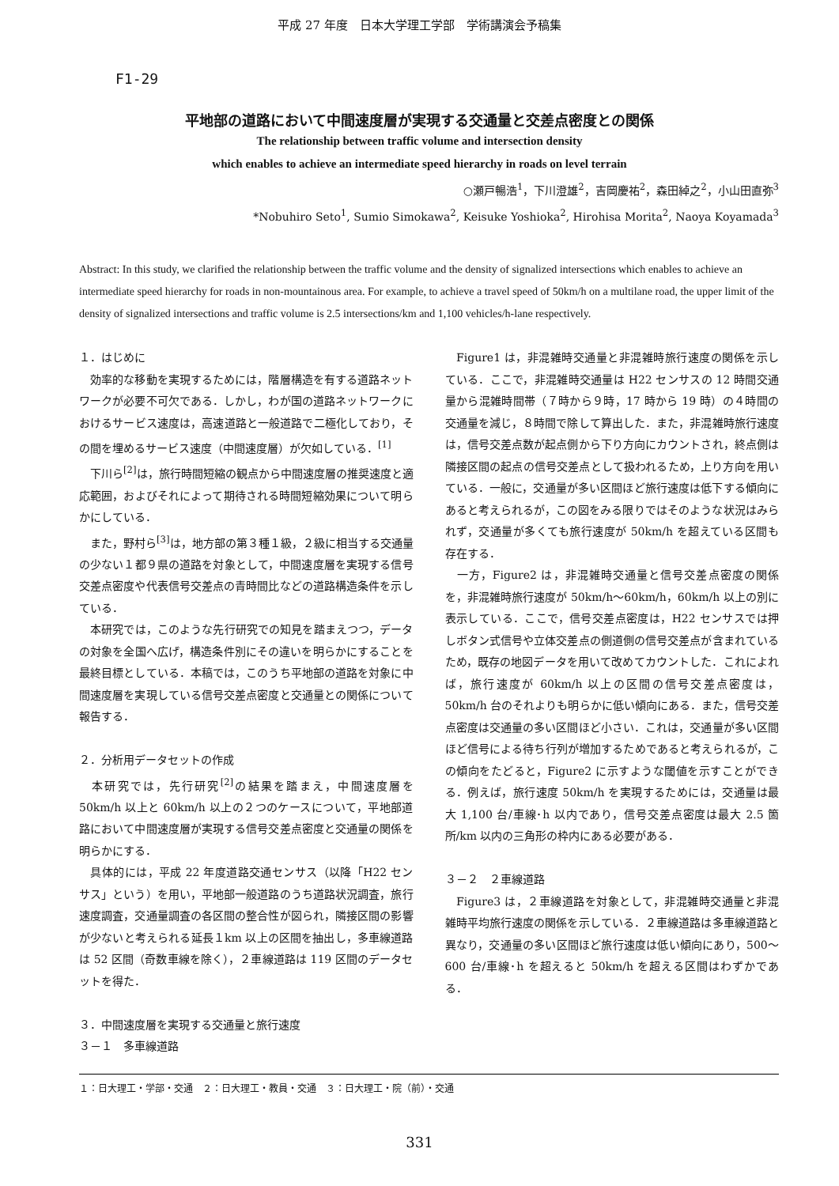平成 27 年度　日本大学理工学部　学術講演会予稿集
F1-29
平地部の道路において中間速度層が実現する交通量と交差点密度との関係
The relationship between traffic volume and intersection density
which enables to achieve an intermediate speed hierarchy in roads on level terrain
○瀬戸暢浩<sup>1</sup>，下川澄雄<sup>2</sup>，吉岡慶祐<sup>2</sup>，森田綽之<sup>2</sup>，小山田直弥<sup>3</sup>
*Nobuhiro Seto<sup>1</sup>, Sumio Simokawa<sup>2</sup>, Keisuke Yoshioka<sup>2</sup>, Hirohisa Morita<sup>2</sup>, Naoya Koyamada<sup>3</sup>
Abstract: In this study, we clarified the relationship between the traffic volume and the density of signalized intersections which enables to achieve an intermediate speed hierarchy for roads in non-mountainous area. For example, to achieve a travel speed of 50km/h on a multilane road, the upper limit of the density of signalized intersections and traffic volume is 2.5 intersections/km and 1,100 vehicles/h-lane respectively.
１．はじめに
　効率的な移動を実現するためには，階層構造を有する道路ネットワークが必要不可欠である．しかし，わが国の道路ネットワークにおけるサービス速度は，高速道路と一般道路で二極化しており，その間を埋めるサービス速度（中間速度層）が欠如している．<sup>[1]</sup>
　下川ら<sup>[2]</sup>は，旅行時間短縮の観点から中間速度層の推奨速度と適応範囲，およびそれによって期待される時間短縮効果について明らかにしている．
　また，野村ら<sup>[3]</sup>は，地方部の第３種１級，２級に相当する交通量の少ない１都９県の道路を対象として，中間速度層を実現する信号交差点密度や代表信号交差点の青時間比などの道路構造条件を示している．
　本研究では，このような先行研究での知見を踏まえつつ，データの対象を全国へ広げ，構造条件別にその違いを明らかにすることを最終目標としている．本稿では，このうち平地部の道路を対象に中間速度層を実現している信号交差点密度と交通量との関係について報告する．
２．分析用データセットの作成
　本研究では，先行研究<sup>[2]</sup>の結果を踏まえ，中間速度層を 50km/h 以上と 60km/h 以上の２つのケースについて，平地部道路において中間速度層が実現する信号交差点密度と交通量の関係を明らかにする．
　具体的には，平成 22 年度道路交通センサス（以降「H22 センサス」という）を用い，平地部一般道路のうち道路状況調査，旅行速度調査，交通量調査の各区間の整合性が図られ，隣接区間の影響が少ないと考えられる延長１km 以上の区間を抽出し，多車線道路は 52 区間（奇数車線を除く），２車線道路は 119 区間のデータセットを得た．
３．中間速度層を実現する交通量と旅行速度
３－１　多車線道路
　Figure1 は，非混雑時交通量と非混雑時旅行速度の関係を示している．ここで，非混雑時交通量は H22 センサスの 12 時間交通量から混雑時間帯（７時から９時，17 時から 19 時）の４時間の交通量を減じ，８時間で除して算出した．また，非混雑時旅行速度は，信号交差点数が起点側から下り方向にカウントされ，終点側は隣接区間の起点の信号交差点として扱われるため，上り方向を用いている．一般に，交通量が多い区間ほど旅行速度は低下する傾向にあると考えられるが，この図をみる限りではそのような状況はみられず，交通量が多くても旅行速度が 50km/h を超えている区間も存在する．
　一方，Figure2 は，非混雑時交通量と信号交差点密度の関係を，非混雑時旅行速度が 50km/h～60km/h，60km/h 以上の別に表示している．ここで，信号交差点密度は，H22 センサスでは押しボタン式信号や立体交差点の側道側の信号交差点が含まれているため，既存の地図データを用いて改めてカウントした．これによれば，旅行速度が 60km/h 以上の区間の信号交差点密度は，50km/h 台のそれよりも明らかに低い傾向にある．また，信号交差点密度は交通量の多い区間ほど小さい．これは，交通量が多い区間ほど信号による待ち行列が増加するためであると考えられるが，この傾向をたどると，Figure2 に示すような閾値を示すことができる．例えば，旅行速度 50km/h を実現するためには，交通量は最大 1,100 台/車線･h 以内であり，信号交差点密度は最大 2.5 箇所/km 以内の三角形の枠内にある必要がある．
３－２　２車線道路
　Figure3 は，２車線道路を対象として，非混雑時交通量と非混雑時平均旅行速度の関係を示している．２車線道路は多車線道路と異なり，交通量の多い区間ほど旅行速度は低い傾向にあり，500～600 台/車線･h を超えると 50km/h を超える区間はわずかである．
１：日大理工・学部・交通　２：日大理工・教員・交通　３：日大理工・院（前）・交通
331